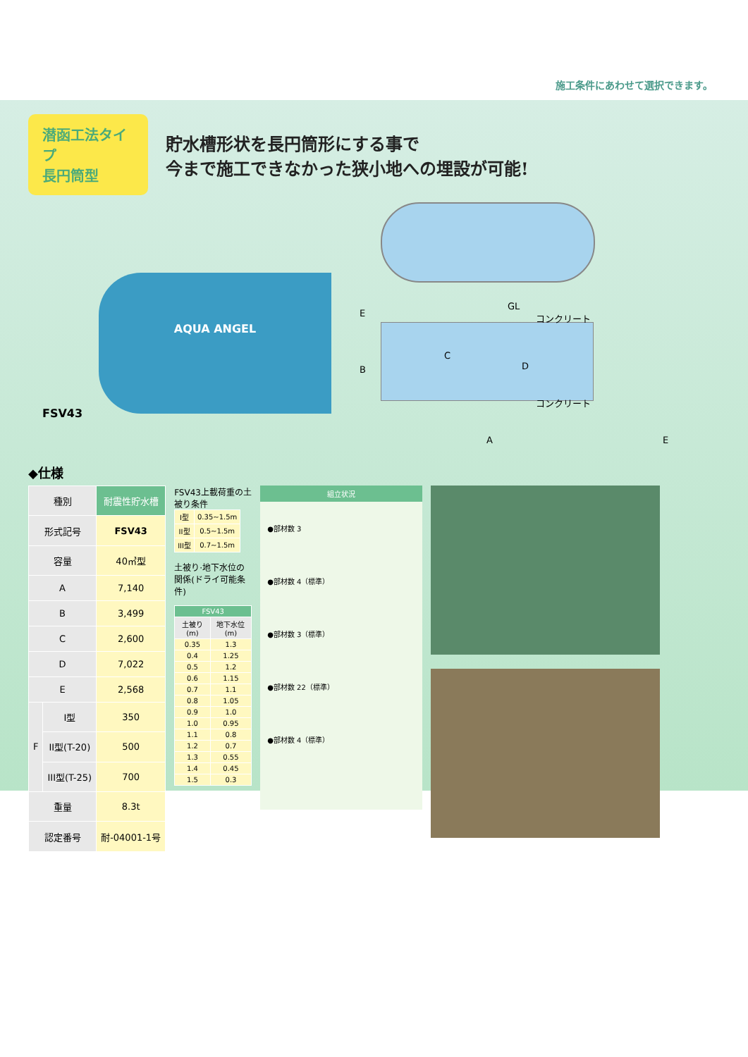施工条件にあわせて選択できます。
潜函工法タイプ
長円筒型
貯水槽形状を長円筒形にする事で
今まで施工できなかった狭小地への埋設が可能!
AQUA ANGEL
FSV43
E
GL
コンクリート
C
B D
コンクリート
A E
◆仕様
| 種別 | | 耐震性貯水槽 |
| 形式記号 | | FSV43 |
| 容量 | | 40㎥型 |
| A | | 7,140 |
| B | | 3,499 |
| C | | 2,600 |
| D | | 7,022 |
| E | | 2,568 |
| F | I型 | 350 |
| | II型(T-20) | 500 |
| | III型(T-25) | 700 |
| 重量 | | 8.3t |
| 認定番号 | | 耐-04001-1号 |
FSV43上載荷重の土被り条件
| I型 | 0.35~1.5m |
| II型 | 0.5~1.5m |
| III型 | 0.7~1.5m |
土被り·地下水位の関係(ドライ可能条件)
| FSV43 | |
| --- | --- |
| 土被り(m) | 地下水位(m) |
| 0.35 | 1.3 |
| 0.4 | 1.25 |
| 0.5 | 1.2 |
| 0.6 | 1.15 |
| 0.7 | 1.1 |
| 0.8 | 1.05 |
| 0.9 | 1.0 |
| 1.0 | 0.95 |
| 1.1 | 0.8 |
| 1.2 | 0.7 |
| 1.3 | 0.55 |
| 1.4 | 0.45 |
| 1.5 | 0.3 |
組立状況
●部材数 3
●部材数 4（標準）
●部材数 3（標準）
●部材数 22（標準）
●部材数 4（標準）